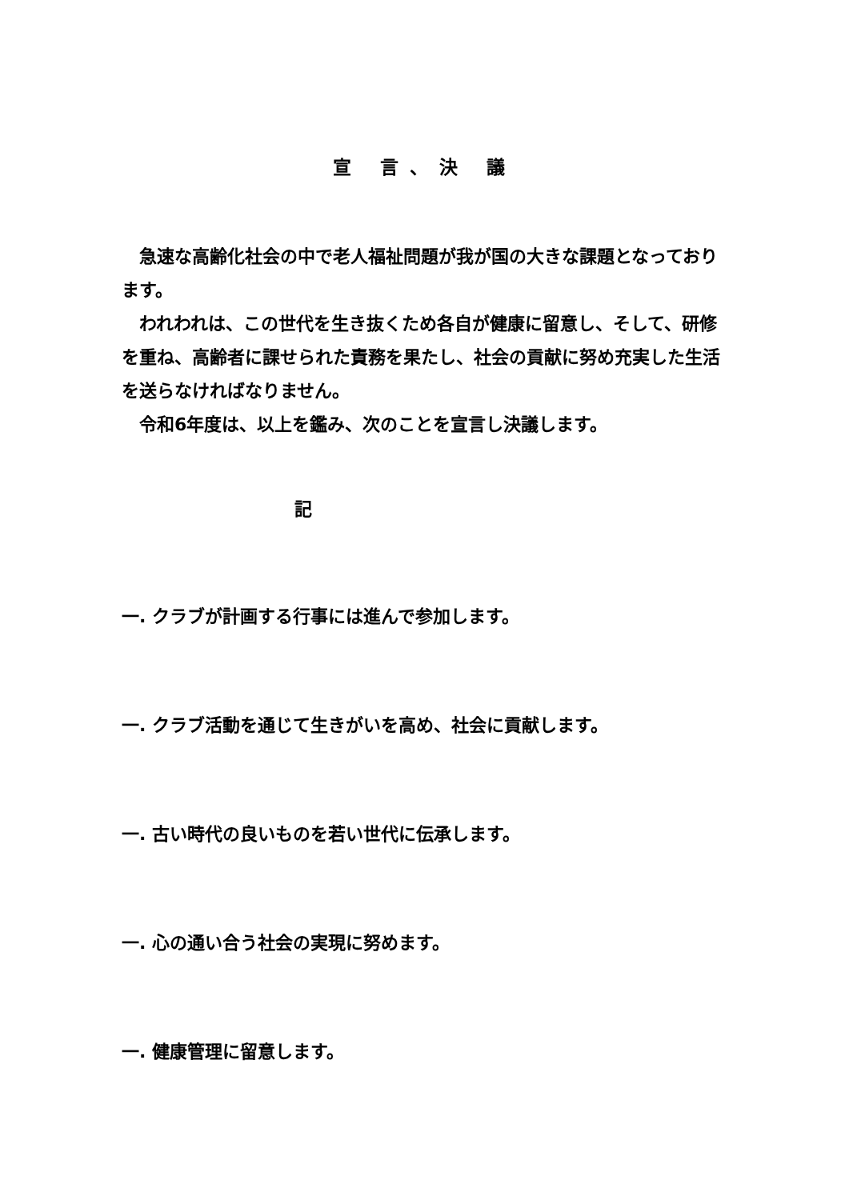宣 言、決 議
　急速な高齢化社会の中で老人福祉問題が我が国の大きな課題となっております。
　われわれは、この世代を生き抜くため各自が健康に留意し、そして、研修を重ね、高齢者に課せられた責務を果たし、社会の貢献に努め充実した生活を送らなければなりません。
　令和6年度は、以上を鑑み、次のことを宣言し決議します。
記
一. クラブが計画する行事には進んで参加します。
一. クラブ活動を通じて生きがいを高め、社会に貢献します。
一. 古い時代の良いものを若い世代に伝承します。
一. 心の通い合う社会の実現に努めます。
一. 健康管理に留意します。